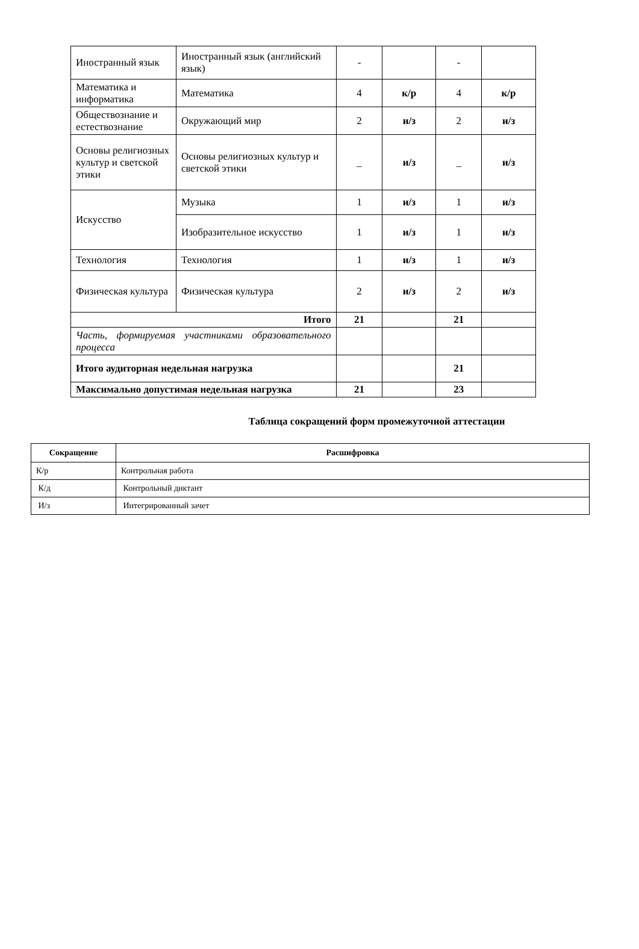| Иностранный язык | Иностранный язык (английский язык) | - | | - | |
| Математика и информатика | Математика | 4 | к/р | 4 | к/р |
| Обществознание и естествознание | Окружающий мир | 2 | и/з | 2 | и/з |
| Основы религиозных культур и светской этики | Основы религиозных культур и светской этики | _ | и/з | _ | и/з |
| Искусство | Музыка | 1 | и/з | 1 | и/з |
| | Изобразительное искусство | 1 | и/з | 1 | и/з |
| Технология | Технология | 1 | и/з | 1 | и/з |
| Физическая культура | Физическая культура | 2 | и/з | 2 | и/з |
| Итого | | 21 | | 21 | |
| Часть, формируемая участниками образовательного процесса | | | | | |
| Итого аудиторная недельная нагрузка | | | | 21 | |
| Максимально допустимая недельная нагрузка | | 21 | | 23 | |
Таблица сокращений форм промежуточной аттестации
| Сокращение | Расшифровка |
| --- | --- |
| К/р | Контрольная работа |
| К/д | Контрольный диктант |
| И/з | Интегрированный зачет |